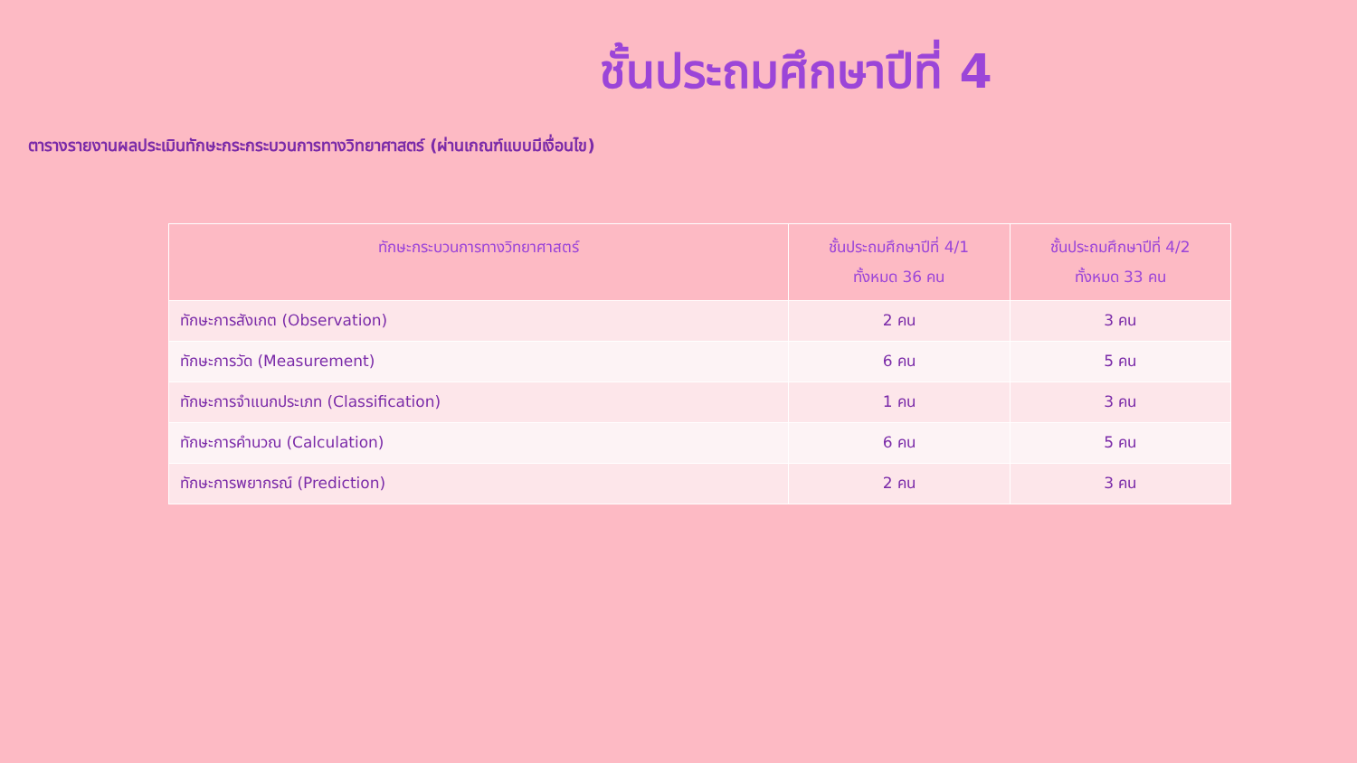ชั้นประถมศึกษาปีที่ 4
ตารางรายงานผลประเมินทักษะกระกระบวนการทางวิทยาศาสตร์ (ผ่านเกณฑ์แบบมีเงื่อนไข)
| ทักษะกระบวนการทางวิทยาศาสตร์ | ชั้นประถมศึกษาปีที่ 4/1 ทั้งหมด 36 คน | ชั้นประถมศึกษาปีที่ 4/2 ทั้งหมด 33 คน |
| --- | --- | --- |
| ทักษะการสังเกต (Observation) | 2 คน | 3 คน |
| ทักษะการวัด (Measurement) | 6 คน | 5 คน |
| ทักษะการจำแนกประเภท (Classification) | 1 คน | 3 คน |
| ทักษะการคำนวณ (Calculation) | 6 คน | 5 คน |
| ทักษะการพยากรณ์ (Prediction) | 2 คน | 3 คน |